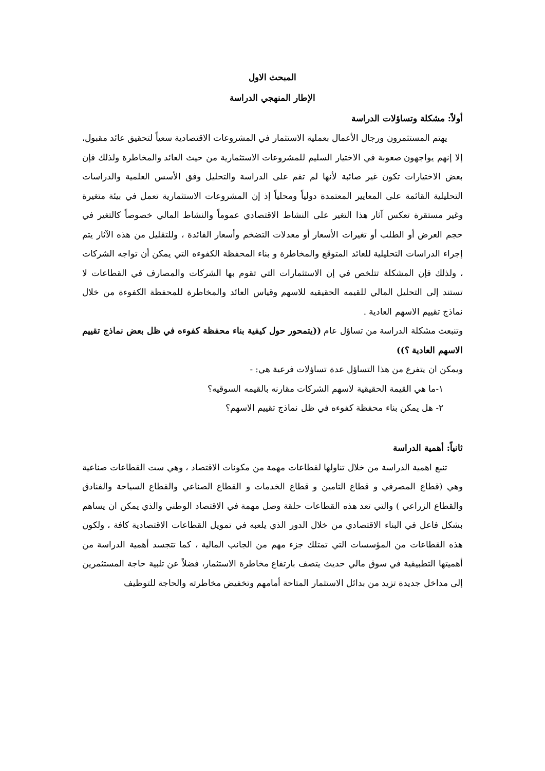المبحث الاول
الإطار المنهجي الدراسة
أولاً: مشكلة وتساؤلات الدراسة
يهتم المستثمرون ورجال الأعمال بعملية الاستثمار في المشروعات الاقتصادية سعياً لتحقيق عائد مقبول، إلا إنهم يواجهون صعوبة في الاختيار السليم للمشروعات الاستثمارية من حيث العائد والمخاطرة ولذلك فإن بعض الاختيارات تكون غير صائبة لأنها لم تقم على الدراسة والتحليل وفق الأسس العلمية والدراسات التحليلية القائمة على المعايير المعتمدة دولياً ومحلياً إذ إن المشروعات الاستثمارية تعمل في بيئة متغيرة وغير مستقرة تعكس آثار هذا التغير على النشاط الاقتصادي عموماً والنشاط المالي خصوصاً كالتغير في حجم العرض أو الطلب أو تغيرات الأسعار أو معدلات التضخم وأسعار الفائدة ، وللتقليل من هذه الآثار يتم إجراء الدراسات التحليلية للعائد المتوقع والمخاطرة و بناء المحفظة الكفوءه التي يمكن أن تواجه الشركات ، ولذلك فإن المشكلة تتلخص في إن الاستثمارات التي تقوم بها الشركات والمصارف في القطاعات لا تستند إلى التحليل المالي للقيمه الحقيقيه للاسهم وقياس العائد والمخاطرة للمحفظة الكفوءة من خلال نماذج تقييم الاسهم العادية .
وتنبعث مشكلة الدراسة من تساؤل عام ((يتمحور حول كيفية بناء محفظة كفوءه في ظل بعض نماذج تقييم الاسهم العادية ؟))
ويمكن ان يتفرع من هذا التساؤل عدة تساؤلات فرعية هي: -
١-ما هي القيمة الحقيقية لاسهم الشركات مقارنه بالقيمه السوقيه؟
٢- هل يمكن بناء محفظة كفوءه في ظل نماذج تقييم الاسهم؟
ثانياً: أهمية الدراسة
تنبع اهمية الدراسة من خلال تناولها لقطاعات مهمة من مكونات الاقتصاد ، وهي ست القطاعات صناعية وهي (قطاع المصرفي و قطاع التامين و قطاع الخدمات و القطاع الصناعي والقطاع السياحة والفنادق والقطاع الزراعي ) والتي تعد هذه القطاعات حلقة وصل مهمة في الاقتصاد الوطني والذي يمكن ان يساهم بشكل فاعل في البناء الاقتصادي من خلال الدور الذي يلعبه في تمويل القطاعات الاقتصادية كافة ، ولكون هذه القطاعات من المؤسسات التي تمتلك جزء مهم من الجانب المالية ، كما تتجسد أهمية الدراسة من أهميتها التطبيقية في سوق مالي حديث يتصف بارتفاع مخاطرة الاستثمار، فضلاً عن تلبية حاجة المستثمرين إلى مداخل جديدة تزيد من بدائل الاستثمار المتاحة أمامهم وتخفيض مخاطرته والحاجة للتوظيف